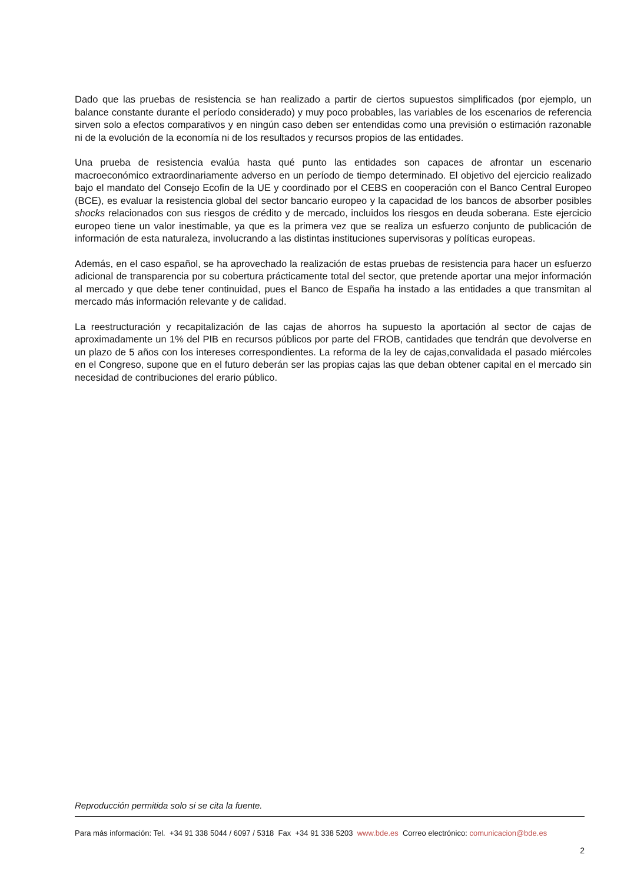Dado que las pruebas de resistencia se han realizado a partir de ciertos supuestos simplificados (por ejemplo, un balance constante durante el período considerado) y muy poco probables, las variables de los escenarios de referencia sirven solo a efectos comparativos y en ningún caso deben ser entendidas como una previsión o estimación razonable ni de la evolución de la economía ni de los resultados y recursos propios de las entidades.
Una prueba de resistencia evalúa hasta qué punto las entidades son capaces de afrontar un escenario macroeconómico extraordinariamente adverso en un período de tiempo determinado. El objetivo del ejercicio realizado bajo el mandato del Consejo Ecofin de la UE y coordinado por el CEBS en cooperación con el Banco Central Europeo (BCE), es evaluar la resistencia global del sector bancario europeo y la capacidad de los bancos de absorber posibles shocks relacionados con sus riesgos de crédito y de mercado, incluidos los riesgos en deuda soberana. Este ejercicio europeo tiene un valor inestimable, ya que es la primera vez que se realiza un esfuerzo conjunto de publicación de información de esta naturaleza, involucrando a las distintas instituciones supervisoras y políticas europeas.
Además, en el caso español, se ha aprovechado la realización de estas pruebas de resistencia para hacer un esfuerzo adicional de transparencia por su cobertura prácticamente total del sector, que pretende aportar una mejor información al mercado y que debe tener continuidad, pues el Banco de España ha instado a las entidades a que transmitan al mercado más información relevante y de calidad.
La reestructuración y recapitalización de las cajas de ahorros ha supuesto la aportación al sector de cajas de aproximadamente un 1% del PIB en recursos públicos por parte del FROB, cantidades que tendrán que devolverse en un plazo de 5 años con los intereses correspondientes. La reforma de la ley de cajas,convalidada el pasado miércoles en el Congreso, supone que en el futuro deberán ser las propias cajas las que deban obtener capital en el mercado sin necesidad de contribuciones del erario público.
Reproducción permitida solo si se cita la fuente.
Para más información: Tel. +34 91 338 5044 / 6097 / 5318 Fax +34 91 338 5203 www.bde.es Correo electrónico: comunicacion@bde.es
2